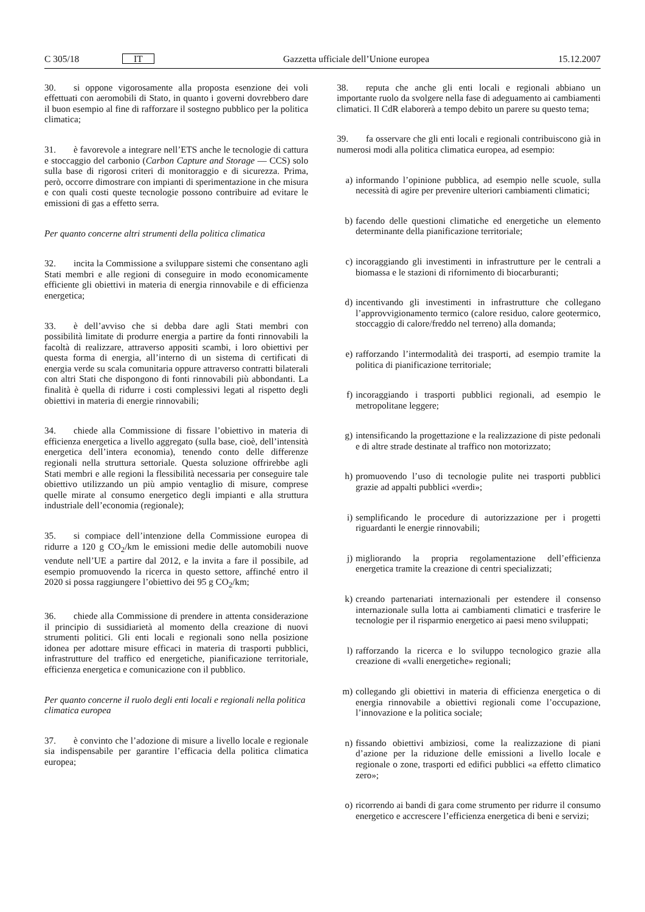C 305/18 IT Gazzetta ufficiale dell’Unione europea 15.12.2007
30. si oppone vigorosamente alla proposta esenzione dei voli effettuati con aeromobili di Stato, in quanto i governi dovrebbero dare il buon esempio al fine di rafforzare il sostegno pubblico per la politica climatica;
31. è favorevole a integrare nell’ETS anche le tecnologie di cattura e stoccaggio del carbonio (Carbon Capture and Storage — CCS) solo sulla base di rigorosi criteri di monitoraggio e di sicurezza. Prima, però, occorre dimostrare con impianti di sperimentazione in che misura e con quali costi queste tecnologie possono contribuire ad evitare le emissioni di gas a effetto serra.
Per quanto concerne altri strumenti della politica climatica
32. incita la Commissione a sviluppare sistemi che consentano agli Stati membri e alle regioni di conseguire in modo economicamente efficiente gli obiettivi in materia di energia rinnovabile e di efficienza energetica;
33. è dell’avviso che si debba dare agli Stati membri con possibilità limitate di produrre energia a partire da fonti rinnovabili la facoltà di realizzare, attraverso appositi scambi, i loro obiettivi per questa forma di energia, all’interno di un sistema di certificati di energia verde su scala comunitaria oppure attraverso contratti bilaterali con altri Stati che dispongono di fonti rinnovabili più abbondanti. La finalità è quella di ridurre i costi complessivi legati al rispetto degli obiettivi in materia di energie rinnovabili;
34. chiede alla Commissione di fissare l’obiettivo in materia di efficienza energetica a livello aggregato (sulla base, cioè, dell’intensità energetica dell’intera economia), tenendo conto delle differenze regionali nella struttura settoriale. Questa soluzione offrirebbe agli Stati membri e alle regioni la flessibilità necessaria per conseguire tale obiettivo utilizzando un più ampio ventaglio di misure, comprese quelle mirate al consumo energetico degli impianti e alla struttura industriale dell’economia (regionale);
35. si compiace dell’intenzione della Commissione europea di ridurre a 120 g CO<sub>2</sub>/km le emissioni medie delle automobili nuove vendute nell’UE a partire dal 2012, e la invita a fare il possibile, ad esempio promuovendo la ricerca in questo settore, affinché entro il 2020 si possa raggiungere l’obiettivo dei 95 g CO<sub>2</sub>/km;
36. chiede alla Commissione di prendere in attenta considerazione il principio di sussidiarietà al momento della creazione di nuovi strumenti politici. Gli enti locali e regionali sono nella posizione idonea per adottare misure efficaci in materia di trasporti pubblici, infrastrutture del traffico ed energetiche, pianificazione territoriale, efficienza energetica e comunicazione con il pubblico.
Per quanto concerne il ruolo degli enti locali e regionali nella politica climatica europea
37. è convinto che l’adozione di misure a livello locale e regionale sia indispensabile per garantire l’efficacia della politica climatica europea;
38. reputa che anche gli enti locali e regionali abbiano un importante ruolo da svolgere nella fase di adeguamento ai cambiamenti climatici. Il CdR elaborerà a tempo debito un parere su questo tema;
39. fa osservare che gli enti locali e regionali contribuiscono già in numerosi modi alla politica climatica europea, ad esempio:
a) informando l’opinione pubblica, ad esempio nelle scuole, sulla necessità di agire per prevenire ulteriori cambiamenti climatici;
b) facendo delle questioni climatiche ed energetiche un elemento determinante della pianificazione territoriale;
c) incoraggiando gli investimenti in infrastrutture per le centrali a biomassa e le stazioni di rifornimento di biocarburanti;
d) incentivando gli investimenti in infrastrutture che collegano l’approvvigionamento termico (calore residuo, calore geotermico, stoccaggio di calore/freddo nel terreno) alla domanda;
e) rafforzando l’intermodalità dei trasporti, ad esempio tramite la politica di pianificazione territoriale;
f) incoraggiando i trasporti pubblici regionali, ad esempio le metropolitane leggere;
g) intensificando la progettazione e la realizzazione di piste pedonali e di altre strade destinate al traffico non motorizzato;
h) promuovendo l’uso di tecnologie pulite nei trasporti pubblici grazie ad appalti pubblici «verdi»;
i) semplificando le procedure di autorizzazione per i progetti riguardanti le energie rinnovabili;
j) migliorando la propria regolamentazione dell’efficienza energetica tramite la creazione di centri specializzati;
k) creando partenariati internazionali per estendere il consenso internazionale sulla lotta ai cambiamenti climatici e trasferire le tecnologie per il risparmio energetico ai paesi meno sviluppati;
l) rafforzando la ricerca e lo sviluppo tecnologico grazie alla creazione di «valli energetiche» regionali;
m) collegando gli obiettivi in materia di efficienza energetica o di energia rinnovabile a obiettivi regionali come l’occupazione, l’innovazione e la politica sociale;
n) fissando obiettivi ambiziosi, come la realizzazione di piani d’azione per la riduzione delle emissioni a livello locale e regionale o zone, trasporti ed edifici pubblici «a effetto climatico zero»;
o) ricorrendo ai bandi di gara come strumento per ridurre il consumo energetico e accrescere l’efficienza energetica di beni e servizi;